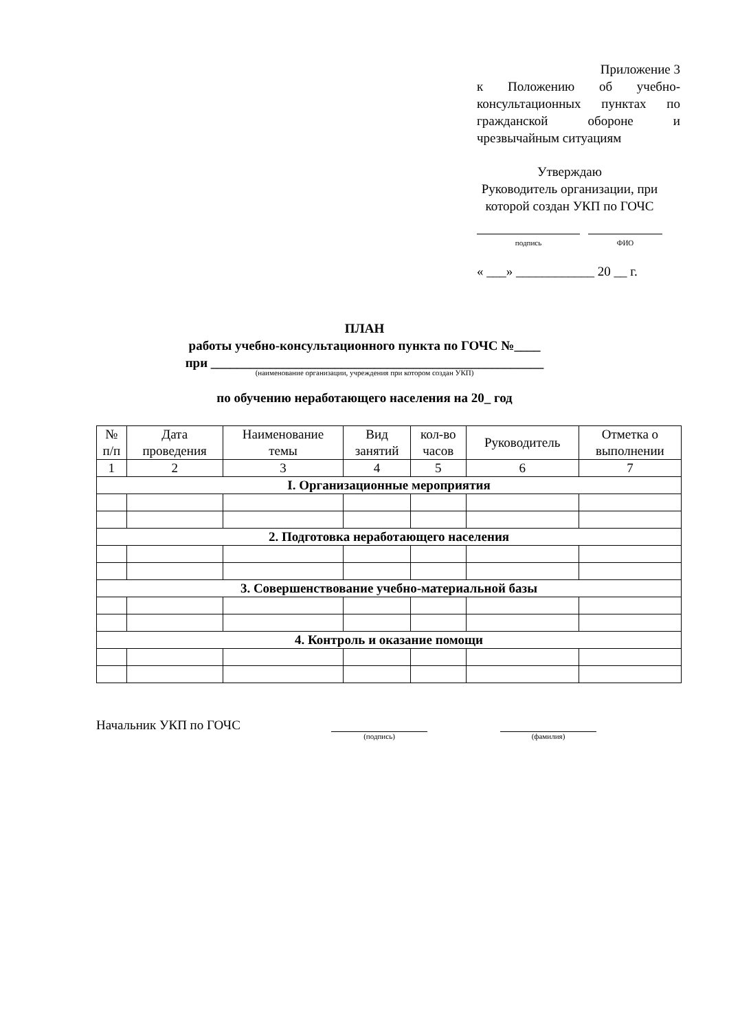Приложение 3
к Положению об учебно-консультационных пунктах по гражданской обороне и чрезвычайным ситуациям
Утверждаю
Руководитель организации, при которой создан УКП по ГОЧС
подпись ФИО
« ___» ____________ 20 __ г.
ПЛАН
работы учебно-консультационного пункта по ГОЧС №____
при ___________________________________________________
(наименование организации, учреждения при котором создан УКП)
по обучению неработающего населения на 20_ год
| № п/п | Дата проведения | Наименование темы | Вид занятий | кол-во часов | Руководитель | Отметка о выполнении |
| --- | --- | --- | --- | --- | --- | --- |
| 1 | 2 | 3 | 4 | 5 | 6 | 7 |
| I. Организационные мероприятия | | | | | | |
| 2. Подготовка неработающего населения | | | | | | |
| 3. Совершенствование учебно-материальной базы | | | | | | |
| 4. Контроль и оказание помощи | | | | | | |
Начальник УКП по ГОЧС
(подпись) (фамилия)